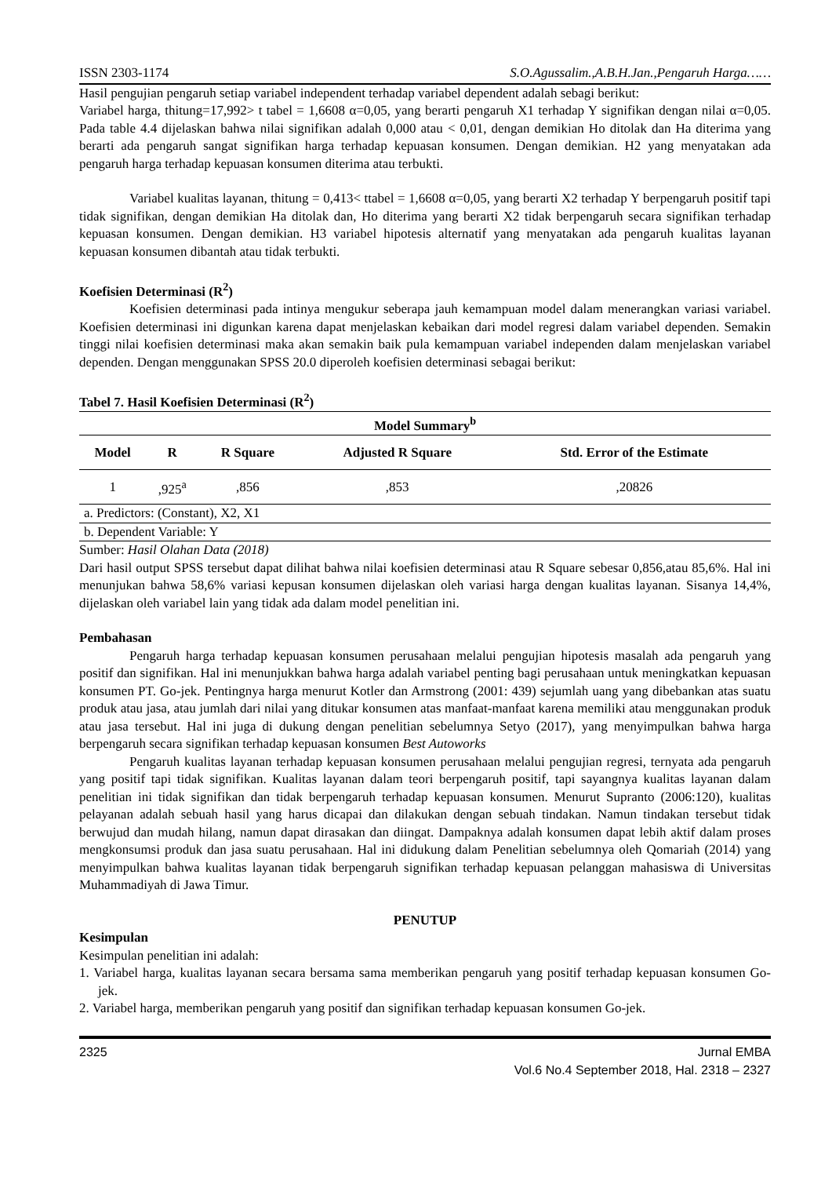ISSN 2303-1174 S.O.Agussalim.,A.B.H.Jan.,Pengaruh Harga……
Hasil pengujian pengaruh setiap variabel independent terhadap variabel dependent adalah sebagi berikut:
Variabel harga, thitung=17,992> t tabel = 1,6608 α=0,05, yang berarti pengaruh X1 terhadap Y signifikan dengan nilai α=0,05. Pada table 4.4 dijelaskan bahwa nilai signifikan adalah 0,000 atau < 0,01, dengan demikian Ho ditolak dan Ha diterima yang berarti ada pengaruh sangat signifikan harga terhadap kepuasan konsumen. Dengan demikian. H2 yang menyatakan ada pengaruh harga terhadap kepuasan konsumen diterima atau terbukti.
Variabel kualitas layanan, thitung = 0,413< ttabel = 1,6608 α=0,05, yang berarti X2 terhadap Y berpengaruh positif tapi tidak signifikan, dengan demikian Ha ditolak dan, Ho diterima yang berarti X2 tidak berpengaruh secara signifikan terhadap kepuasan konsumen. Dengan demikian. H3 variabel hipotesis alternatif yang menyatakan ada pengaruh kualitas layanan kepuasan konsumen dibantah atau tidak terbukti.
Koefisien Determinasi (R<sup>2</sup>)
Koefisien determinasi pada intinya mengukur seberapa jauh kemampuan model dalam menerangkan variasi variabel. Koefisien determinasi ini digunkan karena dapat menjelaskan kebaikan dari model regresi dalam variabel dependen. Semakin tinggi nilai koefisien determinasi maka akan semakin baik pula kemampuan variabel independen dalam menjelaskan variabel dependen. Dengan menggunakan SPSS 20.0 diperoleh koefisien determinasi sebagai berikut:
Tabel 7. Hasil Koefisien Determinasi (R<sup>2</sup>)
| Model Summary<sup>b</sup> | | | | |
| --- | --- | --- | --- | --- |
| Model | R | R Square | Adjusted R Square | Std. Error of the Estimate |
| 1 | ,925<sup>a</sup> | ,856 | ,853 | ,20826 |
| a. Predictors: (Constant), X2, X1 | | | | |
| b. Dependent Variable: Y | | | | |
Sumber: Hasil Olahan Data (2018)
Dari hasil output SPSS tersebut dapat dilihat bahwa nilai koefisien determinasi atau R Square sebesar 0,856,atau 85,6%. Hal ini menunjukan bahwa 58,6% variasi kepusan konsumen dijelaskan oleh variasi harga dengan kualitas layanan. Sisanya 14,4%, dijelaskan oleh variabel lain yang tidak ada dalam model penelitian ini.
Pembahasan
Pengaruh harga terhadap kepuasan konsumen perusahaan melalui pengujian hipotesis masalah ada pengaruh yang positif dan signifikan. Hal ini menunjukkan bahwa harga adalah variabel penting bagi perusahaan untuk meningkatkan kepuasan konsumen PT. Go-jek. Pentingnya harga menurut Kotler dan Armstrong (2001: 439) sejumlah uang yang dibebankan atas suatu produk atau jasa, atau jumlah dari nilai yang ditukar konsumen atas manfaat-manfaat karena memiliki atau menggunakan produk atau jasa tersebut. Hal ini juga di dukung dengan penelitian sebelumnya Setyo (2017), yang menyimpulkan bahwa harga berpengaruh secara signifikan terhadap kepuasan konsumen Best Autoworks
Pengaruh kualitas layanan terhadap kepuasan konsumen perusahaan melalui pengujian regresi, ternyata ada pengaruh yang positif tapi tidak signifikan. Kualitas layanan dalam teori berpengaruh positif, tapi sayangnya kualitas layanan dalam penelitian ini tidak signifikan dan tidak berpengaruh terhadap kepuasan konsumen. Menurut Supranto (2006:120), kualitas pelayanan adalah sebuah hasil yang harus dicapai dan dilakukan dengan sebuah tindakan. Namun tindakan tersebut tidak berwujud dan mudah hilang, namun dapat dirasakan dan diingat. Dampaknya adalah konsumen dapat lebih aktif dalam proses mengkonsumsi produk dan jasa suatu perusahaan. Hal ini didukung dalam Penelitian sebelumnya oleh Qomariah (2014) yang menyimpulkan bahwa kualitas layanan tidak berpengaruh signifikan terhadap kepuasan pelanggan mahasiswa di Universitas Muhammadiyah di Jawa Timur.
PENUTUP
Kesimpulan
Kesimpulan penelitian ini adalah:
1. Variabel harga, kualitas layanan secara bersama sama memberikan pengaruh yang positif terhadap kepuasan konsumen Go-jek.
2. Variabel harga, memberikan pengaruh yang positif dan signifikan terhadap kepuasan konsumen Go-jek.
2325 Jurnal EMBA
Vol.6 No.4 September 2018, Hal. 2318 – 2327